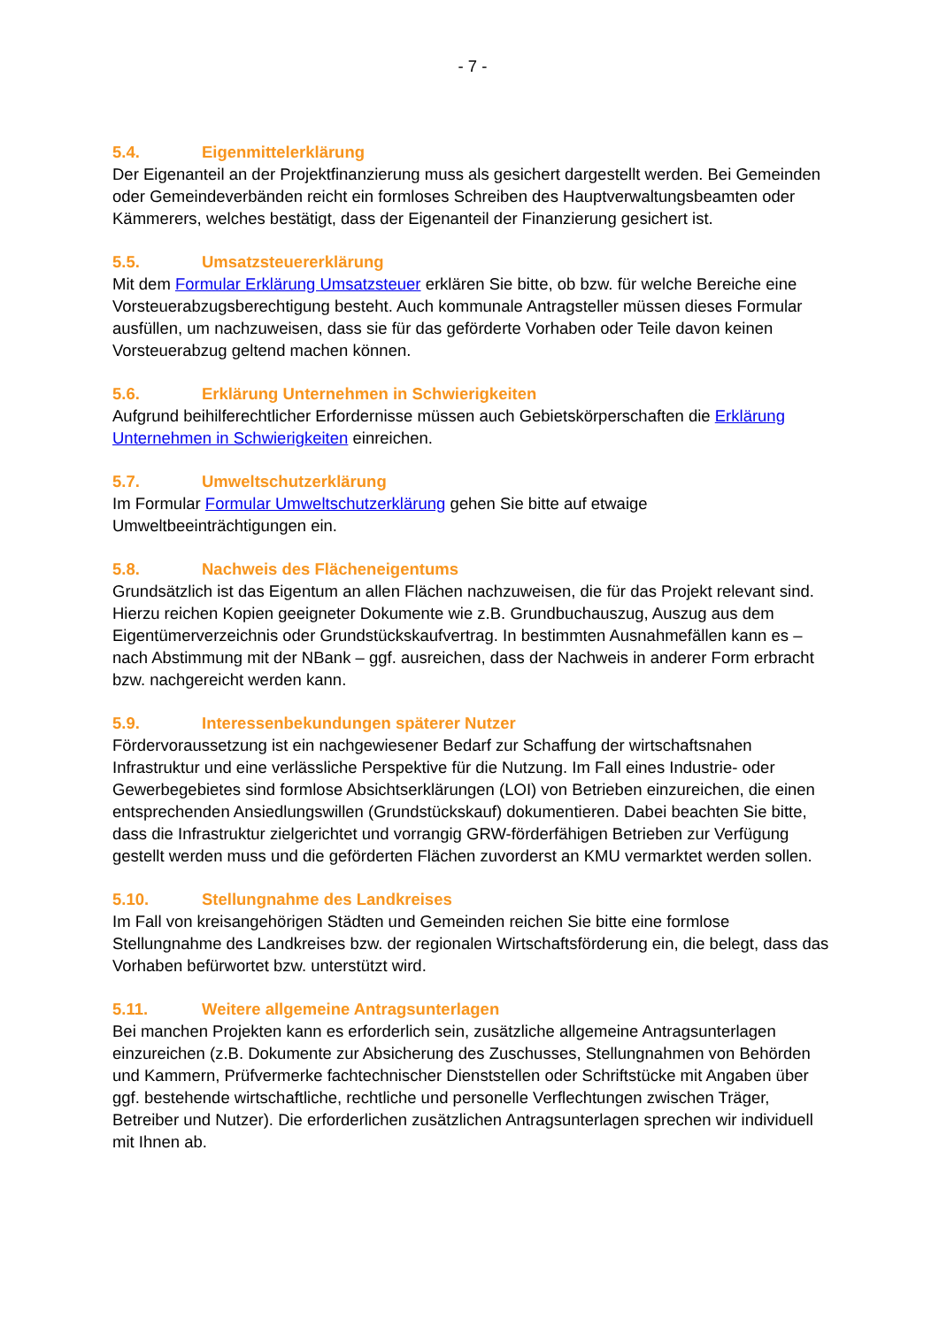- 7 -
5.4. Eigenmittelerklärung
Der Eigenanteil an der Projektfinanzierung muss als gesichert dargestellt werden. Bei Gemeinden oder Gemeindeverbänden reicht ein formloses Schreiben des Hauptverwaltungsbeamten oder Kämmerers, welches bestätigt, dass der Eigenanteil der Finanzierung gesichert ist.
5.5. Umsatzsteuererklärung
Mit dem Formular Erklärung Umsatzsteuer erklären Sie bitte, ob bzw. für welche Bereiche eine Vorsteuerabzugsberechtigung besteht. Auch kommunale Antragsteller müssen dieses Formular ausfüllen, um nachzuweisen, dass sie für das geförderte Vorhaben oder Teile davon keinen Vorsteuerabzug geltend machen können.
5.6. Erklärung Unternehmen in Schwierigkeiten
Aufgrund beihilferechtlicher Erfordernisse müssen auch Gebietskörperschaften die Erklärung Unternehmen in Schwierigkeiten einreichen.
5.7. Umweltschutzerklärung
Im Formular Formular Umweltschutzerklärung gehen Sie bitte auf etwaige Umweltbeeinträchtigungen ein.
5.8. Nachweis des Flächeneigentums
Grundsätzlich ist das Eigentum an allen Flächen nachzuweisen, die für das Projekt relevant sind. Hierzu reichen Kopien geeigneter Dokumente wie z.B. Grundbuchauszug, Auszug aus dem Eigentümerverzeichnis oder Grundstückskaufvertrag. In bestimmten Ausnahmefällen kann es – nach Abstimmung mit der NBank – ggf. ausreichen, dass der Nachweis in anderer Form erbracht bzw. nachgereicht werden kann.
5.9. Interessenbekundungen späterer Nutzer
Fördervoraussetzung ist ein nachgewiesener Bedarf zur Schaffung der wirtschaftsnahen Infrastruktur und eine verlässliche Perspektive für die Nutzung. Im Fall eines Industrie- oder Gewerbegebietes sind formlose Absichtserklärungen (LOI) von Betrieben einzureichen, die einen entsprechenden Ansiedlungswillen (Grundstückskauf) dokumentieren. Dabei beachten Sie bitte, dass die Infrastruktur zielgerichtet und vorrangig GRW-förderfähigen Betrieben zur Verfügung gestellt werden muss und die geförderten Flächen zuvorderst an KMU vermarktet werden sollen.
5.10. Stellungnahme des Landkreises
Im Fall von kreisangehörigen Städten und Gemeinden reichen Sie bitte eine formlose Stellungnahme des Landkreises bzw. der regionalen Wirtschaftsförderung ein, die belegt, dass das Vorhaben befürwortet bzw. unterstützt wird.
5.11. Weitere allgemeine Antragsunterlagen
Bei manchen Projekten kann es erforderlich sein, zusätzliche allgemeine Antragsunterlagen einzureichen (z.B. Dokumente zur Absicherung des Zuschusses, Stellungnahmen von Behörden und Kammern, Prüfvermerke fachtechnischer Dienststellen oder Schriftstücke mit Angaben über ggf. bestehende wirtschaftliche, rechtliche und personelle Verflechtungen zwischen Träger, Betreiber und Nutzer). Die erforderlichen zusätzlichen Antragsunterlagen sprechen wir individuell mit Ihnen ab.